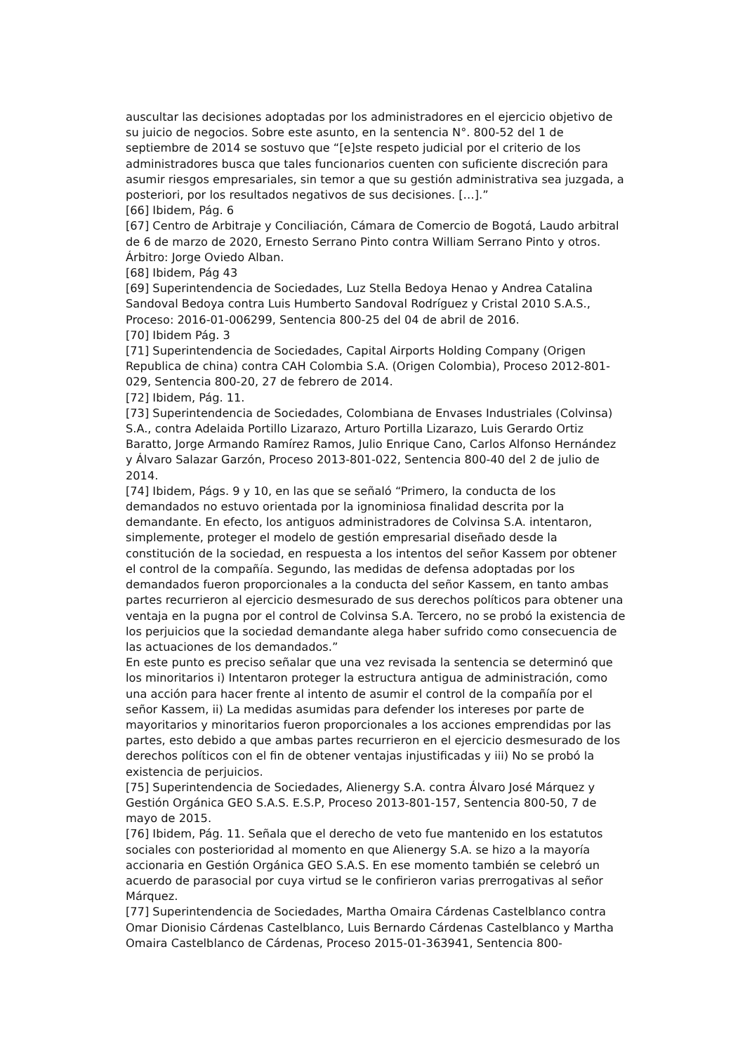auscultar las decisiones adoptadas por los administradores en el ejercicio objetivo de su juicio de negocios. Sobre este asunto, en la sentencia N°. 800-52 del 1 de septiembre de 2014 se sostuvo que “[e]ste respeto judicial por el criterio de los administradores busca que tales funcionarios cuenten con suficiente discreción para asumir riesgos empresariales, sin temor a que su gestión administrativa sea juzgada, a posteriori, por los resultados negativos de sus decisiones. […].”
[66] Ibidem, Pág. 6
[67] Centro de Arbitraje y Conciliación, Cámara de Comercio de Bogotá, Laudo arbitral de 6 de marzo de 2020, Ernesto Serrano Pinto contra William Serrano Pinto y otros. Árbitro: Jorge Oviedo Alban.
[68] Ibidem, Pág 43
[69] Superintendencia de Sociedades, Luz Stella Bedoya Henao y Andrea Catalina Sandoval Bedoya contra Luis Humberto Sandoval Rodríguez y Cristal 2010 S.A.S., Proceso: 2016-01-006299, Sentencia 800-25 del 04 de abril de 2016.
[70] Ibidem Pág. 3
[71] Superintendencia de Sociedades, Capital Airports Holding Company (Origen Republica de china) contra CAH Colombia S.A. (Origen Colombia), Proceso 2012-801-029, Sentencia 800-20, 27 de febrero de 2014.
[72] Ibidem, Pág. 11.
[73] Superintendencia de Sociedades, Colombiana de Envases Industriales (Colvinsa) S.A., contra Adelaida Portillo Lizarazo, Arturo Portilla Lizarazo, Luis Gerardo Ortiz Baratto, Jorge Armando Ramírez Ramos, Julio Enrique Cano, Carlos Alfonso Hernández y Álvaro Salazar Garzón, Proceso 2013-801-022, Sentencia 800-40 del 2 de julio de 2014.
[74] Ibidem, Págs. 9 y 10, en las que se señaló “Primero, la conducta de los demandados no estuvo orientada por la ignominiosa finalidad descrita por la demandante. En efecto, los antiguos administradores de Colvinsa S.A. intentaron, simplemente, proteger el modelo de gestión empresarial diseñado desde la constitución de la sociedad, en respuesta a los intentos del señor Kassem por obtener el control de la compañía. Segundo, las medidas de defensa adoptadas por los demandados fueron proporcionales a la conducta del señor Kassem, en tanto ambas partes recurrieron al ejercicio desmesurado de sus derechos políticos para obtener una ventaja en la pugna por el control de Colvinsa S.A. Tercero, no se probó la existencia de los perjuicios que la sociedad demandante alega haber sufrido como consecuencia de las actuaciones de los demandados.”
En este punto es preciso señalar que una vez revisada la sentencia se determinó que los minoritarios i) Intentaron proteger la estructura antigua de administración, como una acción para hacer frente al intento de asumir el control de la compañía por el señor Kassem, ii) La medidas asumidas para defender los intereses por parte de mayoritarios y minoritarios fueron proporcionales a los acciones emprendidas por las partes, esto debido a que ambas partes recurrieron en el ejercicio desmesurado de los derechos políticos con el fin de obtener ventajas injustificadas y iii) No se probó la existencia de perjuicios.
[75] Superintendencia de Sociedades, Alienergy S.A. contra Álvaro José Márquez y Gestión Orgánica GEO S.A.S. E.S.P, Proceso 2013-801-157, Sentencia 800-50, 7 de mayo de 2015.
[76] Ibidem, Pág. 11. Señala que el derecho de veto fue mantenido en los estatutos sociales con posterioridad al momento en que Alienergy S.A. se hizo a la mayoría accionaria en Gestión Orgánica GEO S.A.S. En ese momento también se celebró un acuerdo de parasocial por cuya virtud se le confirieron varias prerrogativas al señor Márquez.
[77] Superintendencia de Sociedades, Martha Omaira Cárdenas Castelblanco contra Omar Dionisio Cárdenas Castelblanco, Luis Bernardo Cárdenas Castelblanco y Martha Omaira Castelblanco de Cárdenas, Proceso 2015-01-363941, Sentencia 800-